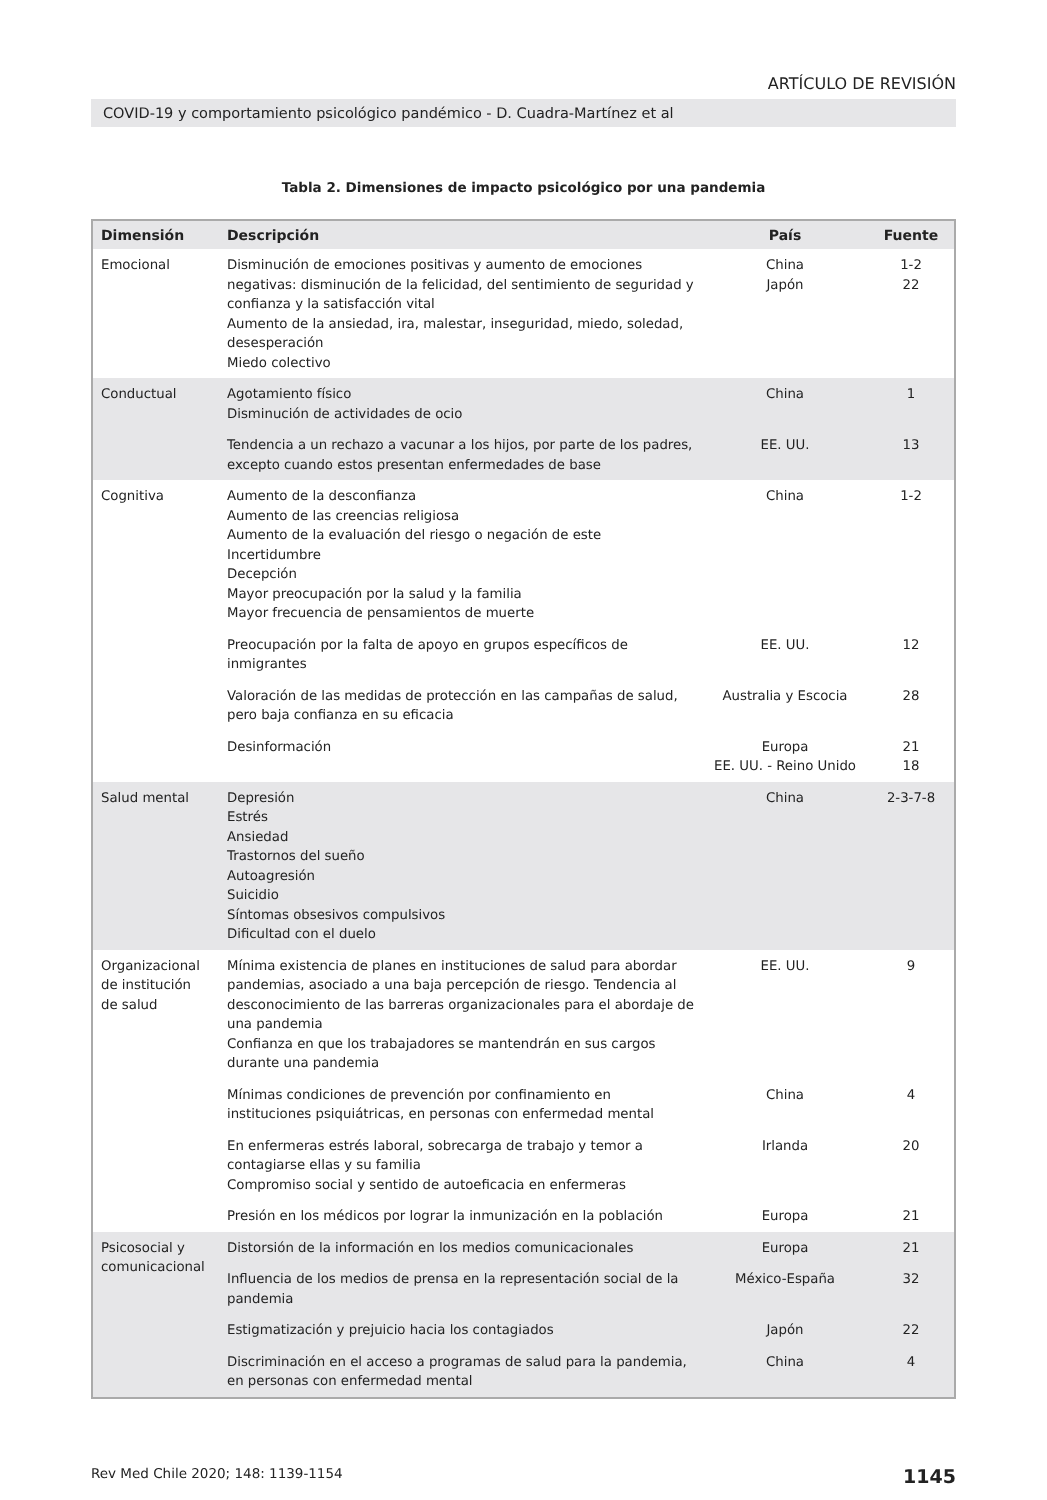ARTÍCULO DE REVISIÓN
COVID-19 y comportamiento psicológico pandémico - D. Cuadra-Martínez et al
Tabla 2. Dimensiones de impacto psicológico por una pandemia
| Dimensión | Descripción | País | Fuente |
| --- | --- | --- | --- |
| Emocional | Disminución de emociones positivas y aumento de emociones negativas: disminución de la felicidad, del sentimiento de seguridad y confianza y la satisfacción vital Aumento de la ansiedad, ira, malestar, inseguridad, miedo, soledad, desesperación Miedo colectivo | China Japón | 1-2 22 |
| Conductual | Agotamiento físico Disminución de actividades de ocio | China | 1 |
| | Tendencia a un rechazo a vacunar a los hijos, por parte de los padres, excepto cuando estos presentan enfermedades de base | EE. UU. | 13 |
| Cognitiva | Aumento de la desconfianza Aumento de las creencias religiosa Aumento de la evaluación del riesgo o negación de este Incertidumbre Decepción Mayor preocupación por la salud y la familia Mayor frecuencia de pensamientos de muerte | China | 1-2 |
| | Preocupación por la falta de apoyo en grupos específicos de inmigrantes | EE. UU. | 12 |
| | Valoración de las medidas de protección en las campañas de salud, pero baja confianza en su eficacia | Australia y Escocia | 28 |
| | Desinformación | Europa EE. UU. - Reino Unido | 21 18 |
| Salud mental | Depresión Estrés Ansiedad Trastornos del sueño Autoagresión Suicidio Síntomas obsesivos compulsivos Dificultad con el duelo | China | 2-3-7-8 |
| Organizacional de institución de salud | Mínima existencia de planes en instituciones de salud para abordar pandemias, asociado a una baja percepción de riesgo. Tendencia al desconocimiento de las barreras organizacionales para el abordaje de una pandemia Confianza en que los trabajadores se mantendrán en sus cargos durante una pandemia | EE. UU. | 9 |
| | Mínimas condiciones de prevención por confinamiento en instituciones psiquiátricas, en personas con enfermedad mental | China | 4 |
| | En enfermeras estrés laboral, sobrecarga de trabajo y temor a contagiarse ellas y su familia Compromiso social y sentido de autoeficacia en enfermeras | Irlanda | 20 |
| | Presión en los médicos por lograr la inmunización en la población | Europa | 21 |
| Psicosocial y comunicacional | Distorsión de la información en los medios comunicacionales | Europa | 21 |
| | Influencia de los medios de prensa en la representación social de la pandemia | México-España | 32 |
| | Estigmatización y prejuicio hacia los contagiados | Japón | 22 |
| | Discriminación en el acceso a programas de salud para la pandemia, en personas con enfermedad mental | China | 4 |
Rev Med Chile 2020; 148: 1139-1154 1145